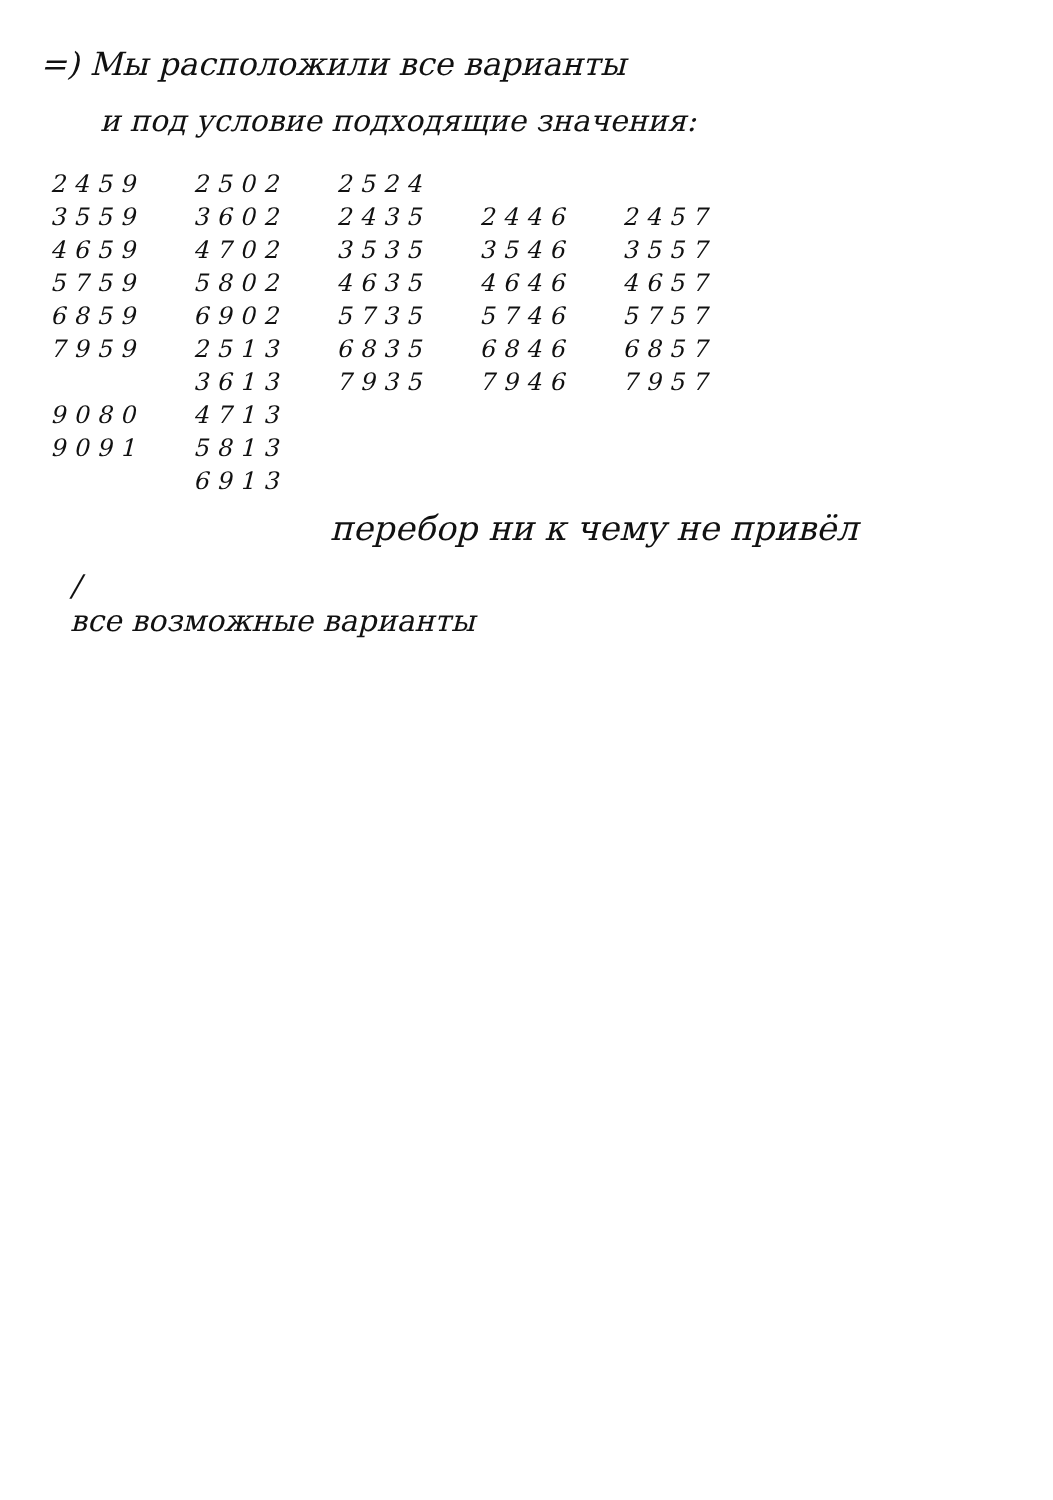=) Мы расположили все варианты
и под условие подходящие значения:
2459
3559
4659
5759
6859
7959
9080
9091
2502
3602
4702
5802
6902
2513
3613
4713
5813
6913
2524
2435
3535
4635
5735
6835
7935
2446
3546
4646
5746
6846
7946
2457
3557
4657
5757
6857
7957
перебор ни к чему не привёл
/
все возможные варианты